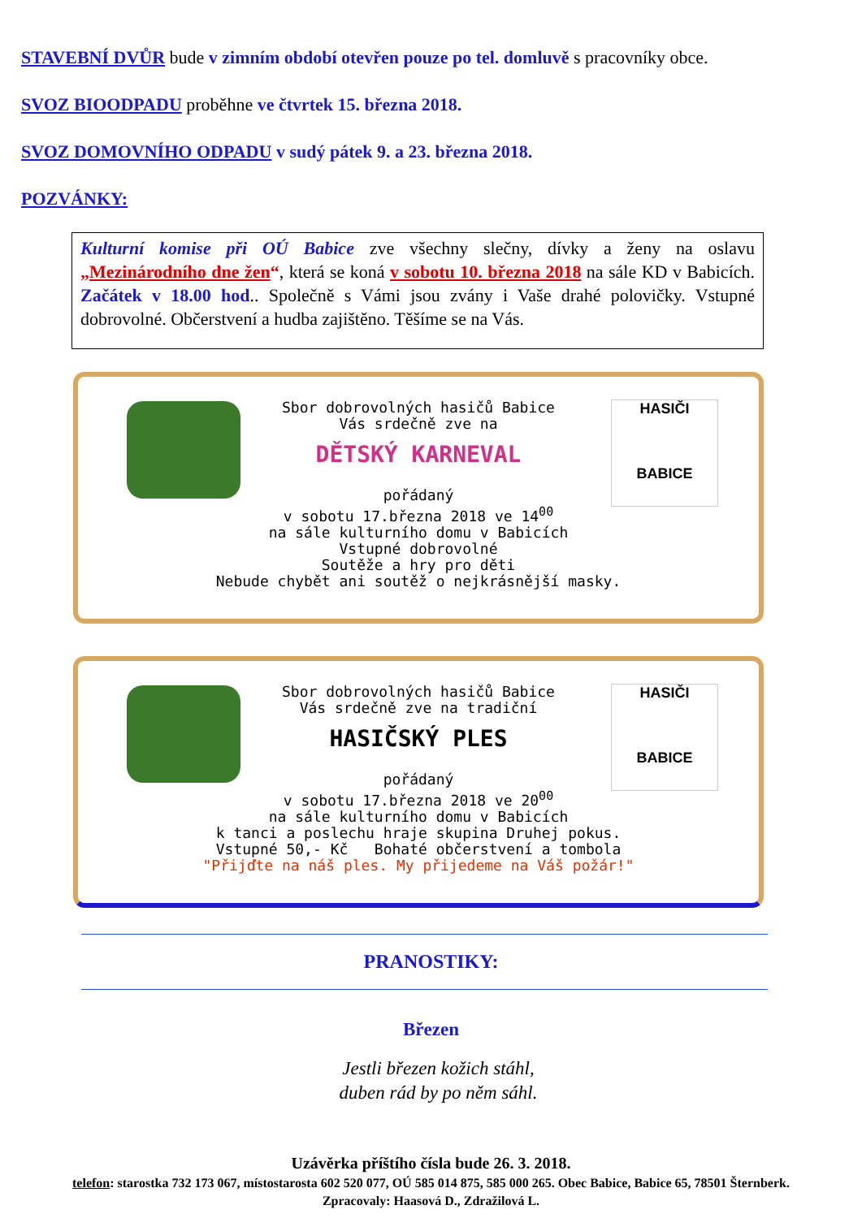STAVEBNÍ DVŮR bude v zimním období otevřen pouze po tel. domluvě s pracovníky obce.
SVOZ BIOODPADU proběhne ve čtvrtek 15. března 2018.
SVOZ DOMOVNÍHO ODPADU v sudý pátek 9. a 23. března 2018.
POZVÁNKY:
Kulturní komise při OÚ Babice zve všechny slečny, dívky a ženy na oslavu „Mezinárodního dne žen“, která se koná v sobotu 10. března 2018 na sále KD v Babicích. Začátek v 18.00 hod.. Společně s Vámi jsou zvány i Vaše drahé polovičky. Vstupné dobrovolné. Občerstvení a hudba zajištěno. Těšíme se na Vás.
HASIČI
BABICE
Sbor dobrovolných hasičů Babice
Vás srdečně zve na
DĚTSKÝ KARNEVAL
pořádaný
v sobotu 17.března 2018 ve 14<sup>00</sup>
na sále kulturního domu v Babicích
Vstupné dobrovolné
Soutěže a hry pro děti
Nebude chybět ani soutěž o nejkrásnější masky.
HASIČI
BABICE
Sbor dobrovolných hasičů Babice
Vás srdečně zve na tradiční
HASIČSKÝ PLES
pořádaný
v sobotu 17.března 2018 ve 20<sup>00</sup>
na sále kulturního domu v Babicích
k tanci a poslechu hraje skupina Druhej pokus.
Vstupné 50,- Kč Bohaté občerstvení a tombola
"Přijďte na náš ples. My přijedeme na Váš požár!"
PRANOSTIKY:
Březen
Jestli březen kožich stáhl,
duben rád by po něm sáhl.
Uzávěrka příštího čísla bude 26. 3. 2018.
telefon: starostka 732 173 067, místostarosta 602 520 077, OÚ 585 014 875, 585 000 265. Obec Babice, Babice 65, 78501 Šternberk.
Zpracovaly: Haasová D., Zdražilová L.